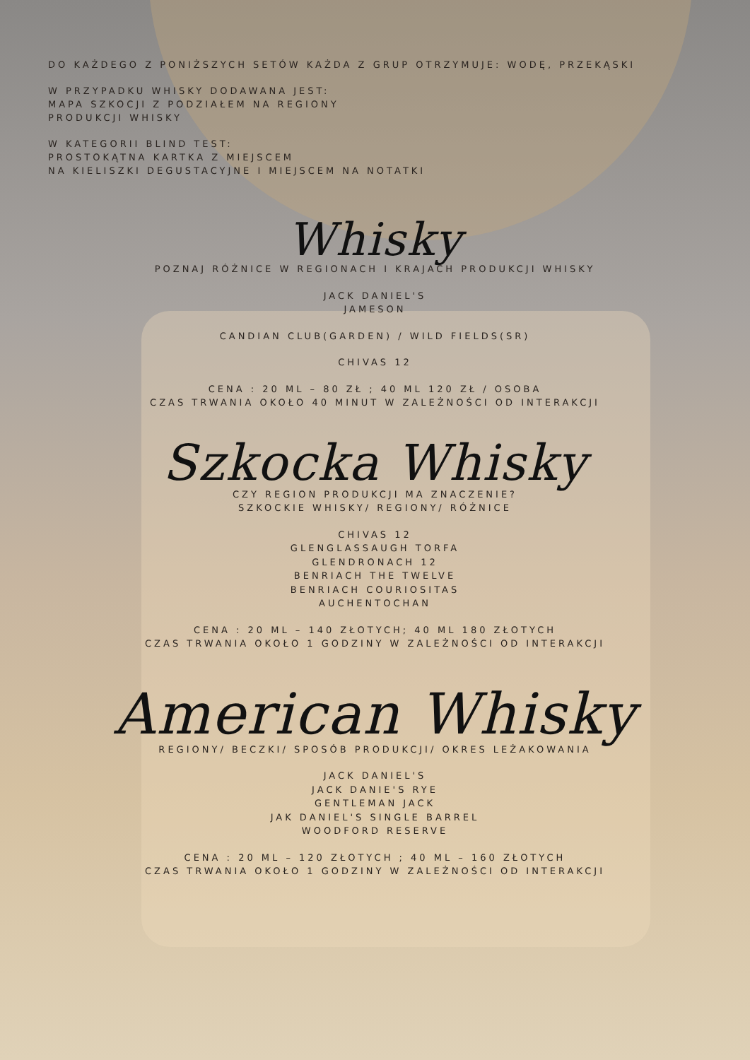DO KAŻDEGO Z PONIŻSZYCH SETÓW KAŻDA Z GRUP OTRZYMUJE: WODĘ, PRZEKĄSKI
W PRZYPADKU WHISKY DODAWANA JEST:
MAPA SZKOCJI Z PODZIAŁEM NA REGIONY
PRODUKCJI WHISKY
W KATEGORII BLIND TEST:
PROSTOKĄTNA KARTKA Z MIEJSCEM
NA KIELISZKI DEGUSTACYJNE I MIEJSCEM NA NOTATKI
Whisky
POZNAJ RÓŻNICE W REGIONACH I KRAJACH PRODUKCJI WHISKY
JACK DANIEL'S
JAMESON
CANDIAN CLUB(GARDEN) / WILD FIELDS(SR)
CHIVAS 12
CENA : 20 ML – 80 ZŁ ; 40 ML 120 ZŁ / OSOBA
CZAS TRWANIA OKOŁO 40 MINUT W ZALEŻNOŚCI OD INTERAKCJI
Szkocka Whisky
CZY REGION PRODUKCJI MA ZNACZENIE?
SZKOCKIE WHISKY/ REGIONY/ RÓŻNICE
CHIVAS 12
GLENGLASSAUGH TORFA
GLENDRONACH 12
BENRIACH THE TWELVE
BENRIACH COURIOSITAS
AUCHENTOCHAN
CENA : 20 ML – 140 ZŁOTYCH; 40 ML 180 ZŁOTYCH
CZAS TRWANIA OKOŁO 1 GODZINY W ZALEŻNOŚCI OD INTERAKCJI
American Whisky
REGIONY/ BECZKI/ SPOSÓB PRODUKCJI/ OKRES LEŻAKOWANIA
JACK DANIEL'S
JACK DANIE'S RYE
GENTLEMAN JACK
JAK DANIEL'S SINGLE BARREL
WOODFORD RESERVE
CENA : 20 ML – 120 ZŁOTYCH ; 40 ML – 160 ZŁOTYCH
CZAS TRWANIA OKOŁO 1 GODZINY W ZALEŻNOŚCI OD INTERAKCJI